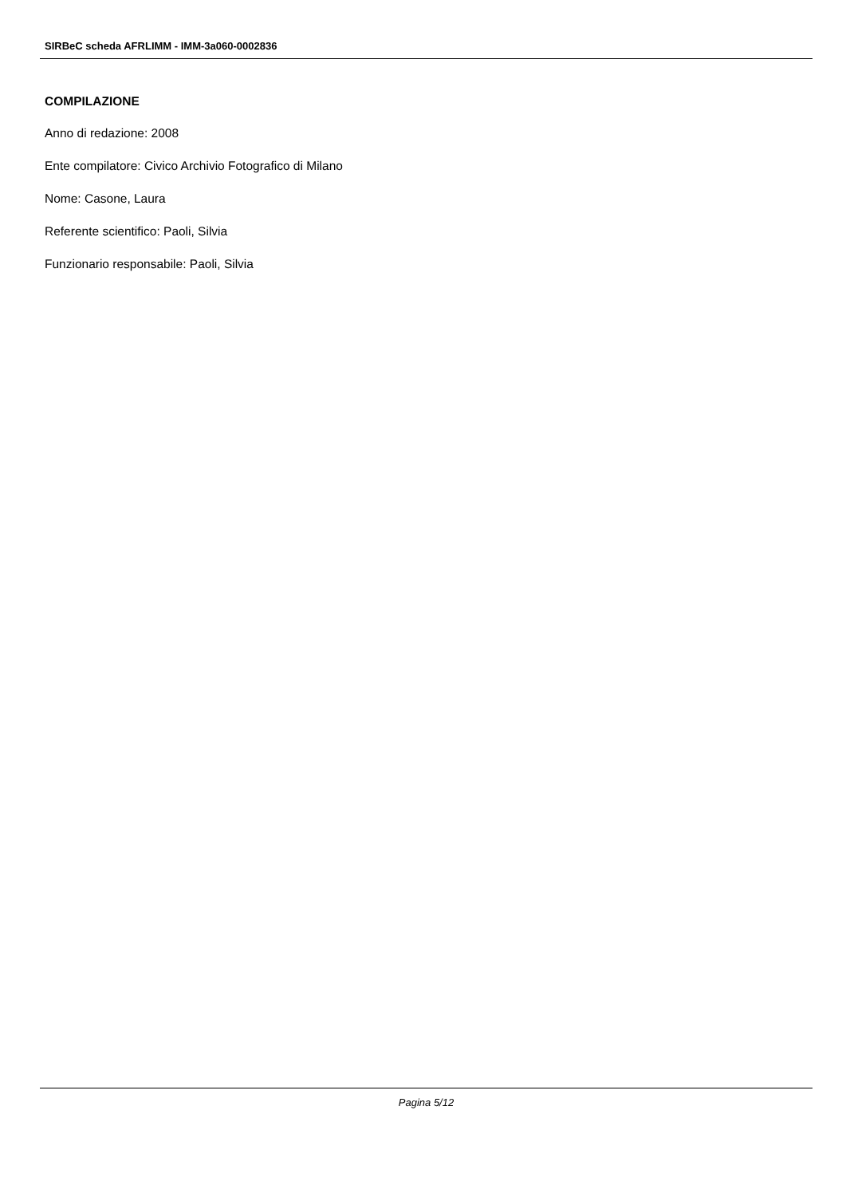SIRBeC scheda AFRLIMM - IMM-3a060-0002836
COMPILAZIONE
Anno di redazione: 2008
Ente compilatore: Civico Archivio Fotografico di Milano
Nome: Casone, Laura
Referente scientifico: Paoli, Silvia
Funzionario responsabile: Paoli, Silvia
Pagina 5/12